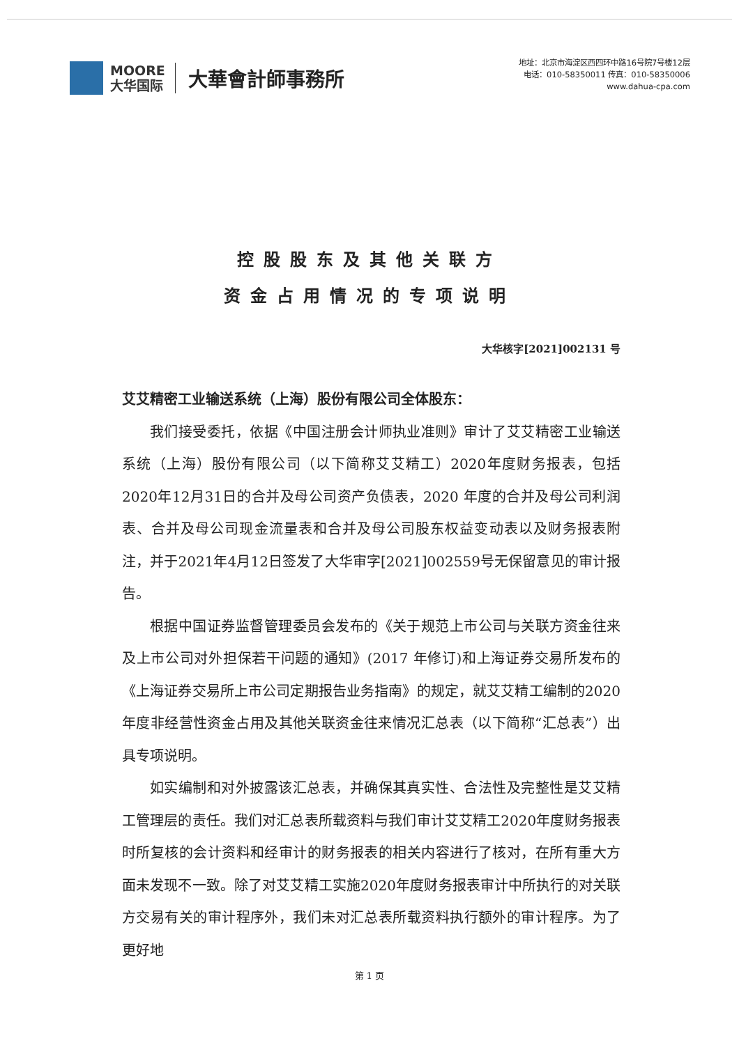MOORE
大华国际
大華會計師事務所
地址：北京市海淀区西四环中路16号院7号楼12层
电话：010-58350011 传真：010-58350006
www.dahua-cpa.com
控股股东及其他关联方
资金占用情况的专项说明
大华核字[2021]002131 号
艾艾精密工业输送系统（上海）股份有限公司全体股东：
我们接受委托，依据《中国注册会计师执业准则》审计了艾艾精密工业输送系统（上海）股份有限公司（以下简称艾艾精工）2020年度财务报表，包括2020年12月31日的合并及母公司资产负债表，2020 年度的合并及母公司利润表、合并及母公司现金流量表和合并及母公司股东权益变动表以及财务报表附注，并于2021年4月12日签发了大华审字[2021]002559号无保留意见的审计报告。
根据中国证券监督管理委员会发布的《关于规范上市公司与关联方资金往来及上市公司对外担保若干问题的通知》(2017 年修订)和上海证券交易所发布的《上海证券交易所上市公司定期报告业务指南》的规定，就艾艾精工编制的2020年度非经营性资金占用及其他关联资金往来情况汇总表（以下简称“汇总表”）出具专项说明。
如实编制和对外披露该汇总表，并确保其真实性、合法性及完整性是艾艾精工管理层的责任。我们对汇总表所载资料与我们审计艾艾精工2020年度财务报表时所复核的会计资料和经审计的财务报表的相关内容进行了核对，在所有重大方面未发现不一致。除了对艾艾精工实施2020年度财务报表审计中所执行的对关联方交易有关的审计程序外，我们未对汇总表所载资料执行额外的审计程序。为了更好地
第 1 页